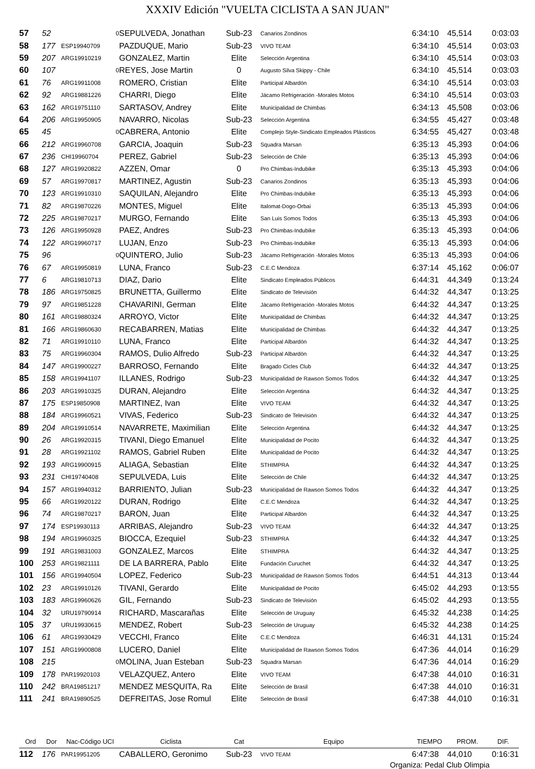XXXIV Edición "VUELTA CICLISTA A SAN JUAN"
| 57 | 52 | 0 | SEPULVEDA, Jonathan | Sub-23 | Canarios Zondinos | 6:34:10 | 45,514 | 0:03:03 |
| 58 | 177 | ESP19940709 | PAZDUQUE, Mario | Sub-23 | VIVO TEAM | 6:34:10 | 45,514 | 0:03:03 |
| 59 | 207 | ARG19910219 | GONZALEZ, Martin | Elite | Selección Argentina | 6:34:10 | 45,514 | 0:03:03 |
| 60 | 107 | 0 | REYES, Jose Martin | 0 | Augusto Silva Skippy - Chile | 6:34:10 | 45,514 | 0:03:03 |
| 61 | 76 | ARG19911008 | ROMERO, Cristian | Elite | Participal Albardón | 6:34:10 | 45,514 | 0:03:03 |
| 62 | 92 | ARG19881226 | CHARRI, Diego | Elite | Jácamo Refrigeración -Morales Motos | 6:34:10 | 45,514 | 0:03:03 |
| 63 | 162 | ARG19751110 | SARTASOV, Andrey | Elite | Municipalidad de Chimbas | 6:34:13 | 45,508 | 0:03:06 |
| 64 | 206 | ARG19950905 | NAVARRO, Nicolas | Sub-23 | Selección Argentina | 6:34:55 | 45,427 | 0:03:48 |
| 65 | 45 | 0 | CABRERA, Antonio | Elite | Complejo Style-Sindicato Empleados Plásticos | 6:34:55 | 45,427 | 0:03:48 |
| 66 | 212 | ARG19960708 | GARCIA, Joaquin | Sub-23 | Squadra Marsan | 6:35:13 | 45,393 | 0:04:06 |
| 67 | 236 | CHI19960704 | PEREZ, Gabriel | Sub-23 | Selección de Chile | 6:35:13 | 45,393 | 0:04:06 |
| 68 | 127 | ARG19920822 | AZZEN, Omar | 0 | Pro Chimbas-Indubike | 6:35:13 | 45,393 | 0:04:06 |
| 69 | 57 | ARG19970817 | MARTINEZ, Agustin | Sub-23 | Canarios Zondinos | 6:35:13 | 45,393 | 0:04:06 |
| 70 | 123 | ARG19910310 | SAQUILAN, Alejandro | Elite | Pro Chimbas-Indubike | 6:35:13 | 45,393 | 0:04:06 |
| 71 | 82 | ARG19870226 | MONTES, Miguel | Elite | Italomat-Dogo-Orbai | 6:35:13 | 45,393 | 0:04:06 |
| 72 | 225 | ARG19870217 | MURGO, Fernando | Elite | San Luis Somos Todos | 6:35:13 | 45,393 | 0:04:06 |
| 73 | 126 | ARG19950928 | PAEZ, Andres | Sub-23 | Pro Chimbas-Indubike | 6:35:13 | 45,393 | 0:04:06 |
| 74 | 122 | ARG19960717 | LUJAN, Enzo | Sub-23 | Pro Chimbas-Indubike | 6:35:13 | 45,393 | 0:04:06 |
| 75 | 96 | 0 | QUINTERO, Julio | Sub-23 | Jácamo Refrigeración -Morales Motos | 6:35:13 | 45,393 | 0:04:06 |
| 76 | 67 | ARG19950819 | LUNA, Franco | Sub-23 | C.E.C Mendoza | 6:37:14 | 45,162 | 0:06:07 |
| 77 | 6 | ARG19810713 | DIAZ, Dario | Elite | Sindicato Empleados Públicos | 6:44:31 | 44,349 | 0:13:24 |
| 78 | 186 | ARG19750825 | BRUNETTA, Guillermo | Elite | Sindicato de Televisión | 6:44:32 | 44,347 | 0:13:25 |
| 79 | 97 | ARG19851228 | CHAVARINI, German | Elite | Jácamo Refrigeración -Morales Motos | 6:44:32 | 44,347 | 0:13:25 |
| 80 | 161 | ARG19880324 | ARROYO, Victor | Elite | Municipalidad de Chimbas | 6:44:32 | 44,347 | 0:13:25 |
| 81 | 166 | ARG19860630 | RECABARREN, Matias | Elite | Municipalidad de Chimbas | 6:44:32 | 44,347 | 0:13:25 |
| 82 | 71 | ARG19910110 | LUNA, Franco | Elite | Participal Albardón | 6:44:32 | 44,347 | 0:13:25 |
| 83 | 75 | ARG19960304 | RAMOS, Dulio Alfredo | Sub-23 | Participal Albardón | 6:44:32 | 44,347 | 0:13:25 |
| 84 | 147 | ARG19900227 | BARROSO, Fernando | Elite | Bragado Cicles Club | 6:44:32 | 44,347 | 0:13:25 |
| 85 | 158 | ARG19941107 | ILLANES, Rodrigo | Sub-23 | Municipalidad de Rawson Somos Todos | 6:44:32 | 44,347 | 0:13:25 |
| 86 | 203 | ARG19910325 | DURAN, Alejandro | Elite | Selección Argentina | 6:44:32 | 44,347 | 0:13:25 |
| 87 | 175 | ESP19850908 | MARTINEZ, Ivan | Elite | VIVO TEAM | 6:44:32 | 44,347 | 0:13:25 |
| 88 | 184 | ARG19960521 | VIVAS, Federico | Sub-23 | Sindicato de Televisión | 6:44:32 | 44,347 | 0:13:25 |
| 89 | 204 | ARG19910514 | NAVARRETE, Maximilian | Elite | Selección Argentina | 6:44:32 | 44,347 | 0:13:25 |
| 90 | 26 | ARG19920315 | TIVANI, Diego Emanuel | Elite | Municipalidad de Pocito | 6:44:32 | 44,347 | 0:13:25 |
| 91 | 28 | ARG19921102 | RAMOS, Gabriel Ruben | Elite | Municipalidad de Pocito | 6:44:32 | 44,347 | 0:13:25 |
| 92 | 193 | ARG19900915 | ALIAGA, Sebastian | Elite | STHIMPRA | 6:44:32 | 44,347 | 0:13:25 |
| 93 | 231 | CHI19740408 | SEPULVEDA, Luis | Elite | Selección de Chile | 6:44:32 | 44,347 | 0:13:25 |
| 94 | 157 | ARG19940312 | BARRIENTO, Julian | Sub-23 | Municipalidad de Rawson Somos Todos | 6:44:32 | 44,347 | 0:13:25 |
| 95 | 66 | ARG19920122 | DURAN, Rodrigo | Elite | C.E.C Mendoza | 6:44:32 | 44,347 | 0:13:25 |
| 96 | 74 | ARG19870217 | BARON, Juan | Elite | Participal Albardón | 6:44:32 | 44,347 | 0:13:25 |
| 97 | 174 | ESP19930113 | ARRIBAS, Alejandro | Sub-23 | VIVO TEAM | 6:44:32 | 44,347 | 0:13:25 |
| 98 | 194 | ARG19960325 | BIOCCA, Ezequiel | Sub-23 | STHIMPRA | 6:44:32 | 44,347 | 0:13:25 |
| 99 | 191 | ARG19831003 | GONZALEZ, Marcos | Elite | STHIMPRA | 6:44:32 | 44,347 | 0:13:25 |
| 100 | 253 | ARG19821111 | DE LA BARRERA, Pablo | Elite | Fundación Curuchet | 6:44:32 | 44,347 | 0:13:25 |
| 101 | 156 | ARG19940504 | LOPEZ, Federico | Sub-23 | Municipalidad de Rawson Somos Todos | 6:44:51 | 44,313 | 0:13:44 |
| 102 | 23 | ARG19910126 | TIVANI, Gerardo | Elite | Municipalidad de Pocito | 6:45:02 | 44,293 | 0:13:55 |
| 103 | 183 | ARG19960626 | GIL, Fernando | Sub-23 | Sindicato de Televisión | 6:45:02 | 44,293 | 0:13:55 |
| 104 | 32 | URU19790914 | RICHARD, Mascarañas | Elite | Selección de Uruguay | 6:45:32 | 44,238 | 0:14:25 |
| 105 | 37 | URU19930615 | MENDEZ, Robert | Sub-23 | Selección de Uruguay | 6:45:32 | 44,238 | 0:14:25 |
| 106 | 61 | ARG19930429 | VECCHI, Franco | Elite | C.E.C Mendoza | 6:46:31 | 44,131 | 0:15:24 |
| 107 | 151 | ARG19900808 | LUCERO, Daniel | Elite | Municipalidad de Rawson Somos Todos | 6:47:36 | 44,014 | 0:16:29 |
| 108 | 215 | 0 | MOLINA, Juan Esteban | Sub-23 | Squadra Marsan | 6:47:36 | 44,014 | 0:16:29 |
| 109 | 178 | PAR19920103 | VELAZQUEZ, Antero | Elite | VIVO TEAM | 6:47:38 | 44,010 | 0:16:31 |
| 110 | 242 | BRA19851217 | MENDEZ MESQUITA, Ra | Elite | Selección de Brasil | 6:47:38 | 44,010 | 0:16:31 |
| 111 | 241 | BRA19890525 | DEFREITAS, Jose Romul | Elite | Selección de Brasil | 6:47:38 | 44,010 | 0:16:31 |
| Ord | Dor | Nac-Código UCI | Ciclista | Cat | Equipo | TIEMPO | PROM. | DIF. |
| --- | --- | --- | --- | --- | --- | --- | --- | --- |
| 112 | 176 | PAR19951205 | CABALLERO, Geronimo | Sub-23 | VIVO TEAM | 6:47:38 | 44,010 | 0:16:31 |
Organiza: Pedal Club Olimpia